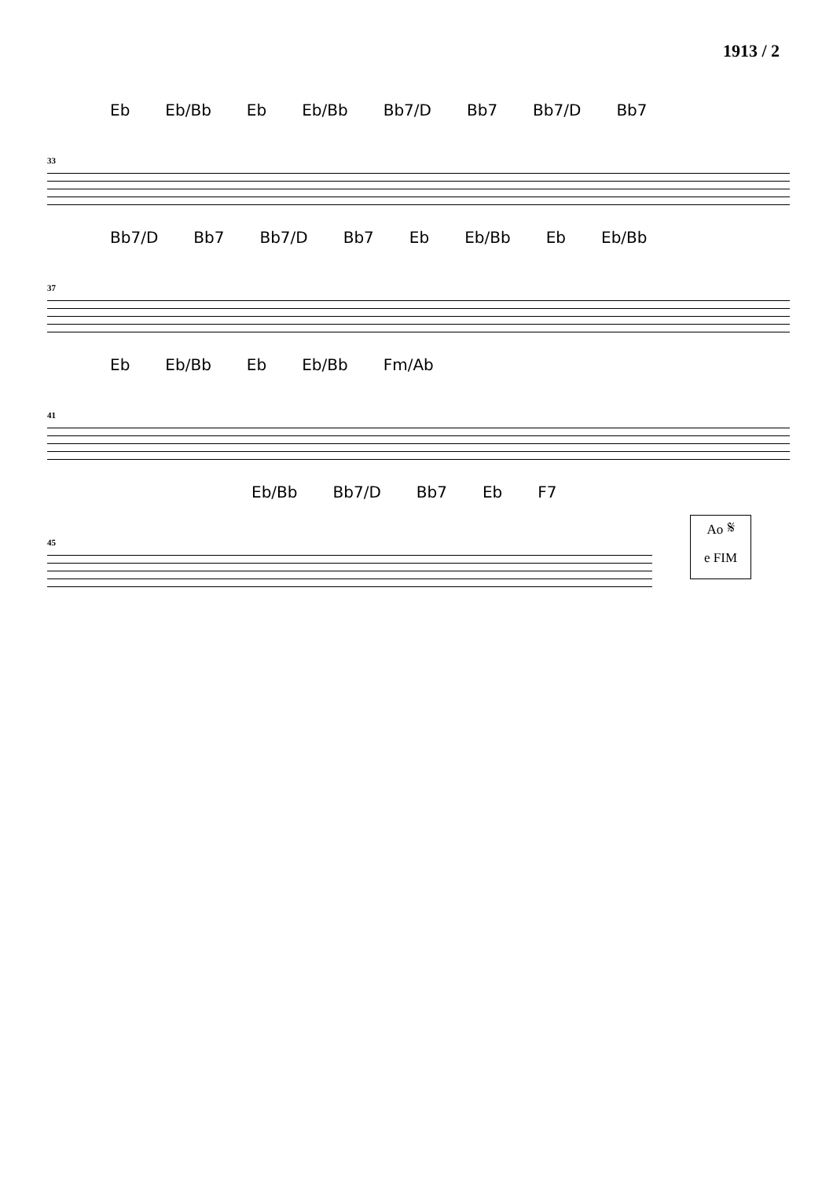1913 / 2
Eb Eb/Bb Eb Eb/Bb Bb7/D Bb7 Bb7/D Bb7
33
Bb7/D Bb7 Bb7/D Bb7 Eb Eb/Bb Eb Eb/Bb
37
Eb Eb/Bb Eb Eb/Bb Fm/Ab
41
Eb/Bb Bb7/D Bb7 Eb F7
45
Ao 𝄋
e FIM